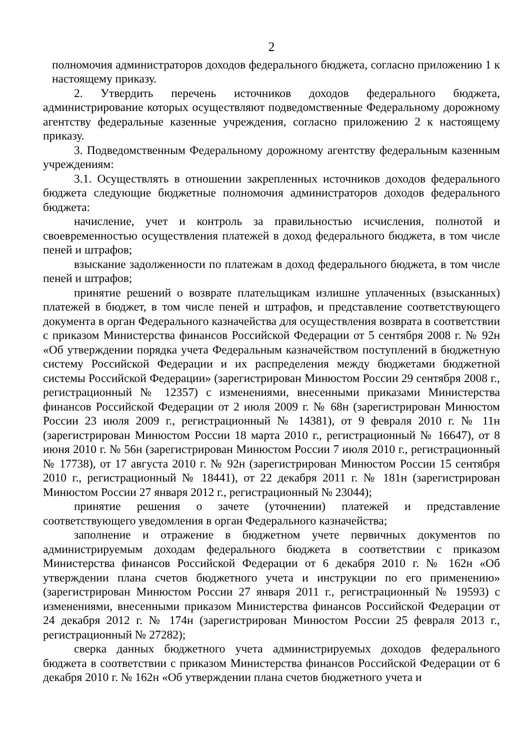2
полномочия администраторов доходов федерального бюджета, согласно приложению 1 к настоящему приказу.
2. Утвердить перечень источников доходов федерального бюджета, администрирование которых осуществляют подведомственные Федеральному дорожному агентству федеральные казенные учреждения, согласно приложению 2 к настоящему приказу.
3. Подведомственным Федеральному дорожному агентству федеральным казенным учреждениям:
3.1. Осуществлять в отношении закрепленных источников доходов федерального бюджета следующие бюджетные полномочия администраторов доходов федерального бюджета:
начисление, учет и контроль за правильностью исчисления, полнотой и своевременностью осуществления платежей в доход федерального бюджета, в том числе пеней и штрафов;
взыскание задолженности по платежам в доход федерального бюджета, в том числе пеней и штрафов;
принятие решений о возврате плательщикам излишне уплаченных (взысканных) платежей в бюджет, в том числе пеней и штрафов, и представление соответствующего документа в орган Федерального казначейства для осуществления возврата в соответствии с приказом Министерства финансов Российской Федерации от 5 сентября 2008 г. № 92н «Об утверждении порядка учета Федеральным казначейством поступлений в бюджетную систему Российской Федерации и их распределения между бюджетами бюджетной системы Российской Федерации» (зарегистрирован Минюстом России 29 сентября 2008 г., регистрационный № 12357) с изменениями, внесенными приказами Министерства финансов Российской Федерации от 2 июля 2009 г. № 68н (зарегистрирован Минюстом России 23 июля 2009 г., регистрационный № 14381), от 9 февраля 2010 г. № 11н (зарегистрирован Минюстом России 18 марта 2010 г., регистрационный № 16647), от 8 июня 2010 г. № 56н (зарегистрирован Минюстом России 7 июля 2010 г., регистрационный № 17738), от 17 августа 2010 г. № 92н (зарегистрирован Минюстом России 15 сентября 2010 г., регистрационный № 18441), от 22 декабря 2011 г. № 181н (зарегистрирован Минюстом России 27 января 2012 г., регистрационный № 23044);
принятие решения о зачете (уточнении) платежей и представление соответствующего уведомления в орган Федерального казначейства;
заполнение и отражение в бюджетном учете первичных документов по администрируемым доходам федерального бюджета в соответствии с приказом Министерства финансов Российской Федерации от 6 декабря 2010 г. № 162н «Об утверждении плана счетов бюджетного учета и инструкции по его применению» (зарегистрирован Минюстом России 27 января 2011 г., регистрационный № 19593) с изменениями, внесенными приказом Министерства финансов Российской Федерации от 24 декабря 2012 г. № 174н (зарегистрирован Минюстом России 25 февраля 2013 г., регистрационный № 27282);
сверка данных бюджетного учета администрируемых доходов федерального бюджета в соответствии с приказом Министерства финансов Российской Федерации от 6 декабря 2010 г. № 162н «Об утверждении плана счетов бюджетного учета и